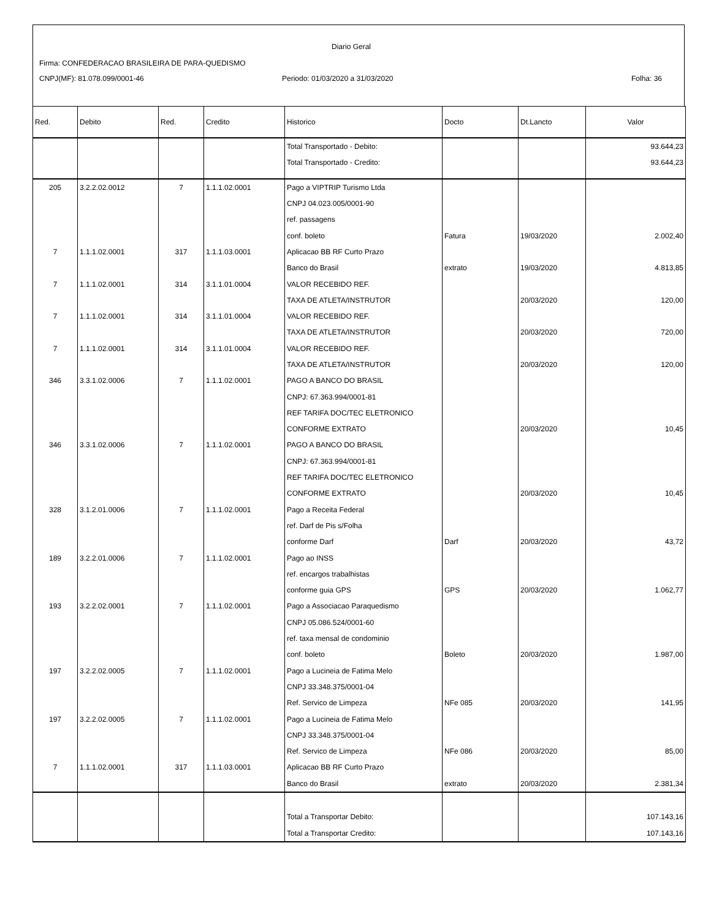Diario Geral
Firma: CONFEDERACAO BRASILEIRA DE PARA-QUEDISMO
CNPJ(MF): 81.078.099/0001-46
Periodo: 01/03/2020 a 31/03/2020
Folha: 36
| Red. | Debito | Red. | Credito | Historico | Docto | Dt.Lancto | Valor |
| --- | --- | --- | --- | --- | --- | --- | --- |
| | | | | Total Transportado - Debito: | | | 93.644,23 |
| | | | | Total Transportado - Credito: | | | 93.644,23 |
| 205 | 3.2.2.02.0012 | 7 | 1.1.1.02.0001 | Pago a VIPTRIP Turismo Ltda | | | |
| | | | | CNPJ 04.023.005/0001-90 | | | |
| | | | | ref. passagens | | | |
| | | | | conf. boleto | Fatura | 19/03/2020 | 2.002,40 |
| 7 | 1.1.1.02.0001 | 317 | 1.1.1.03.0001 | Aplicacao BB RF Curto Prazo | | | |
| | | | | Banco do Brasil | extrato | 19/03/2020 | 4.813,85 |
| 7 | 1.1.1.02.0001 | 314 | 3.1.1.01.0004 | VALOR RECEBIDO REF. | | | |
| | | | | TAXA DE ATLETA/INSTRUTOR | | 20/03/2020 | 120,00 |
| 7 | 1.1.1.02.0001 | 314 | 3.1.1.01.0004 | VALOR RECEBIDO REF. | | | |
| | | | | TAXA DE ATLETA/INSTRUTOR | | 20/03/2020 | 720,00 |
| 7 | 1.1.1.02.0001 | 314 | 3.1.1.01.0004 | VALOR RECEBIDO REF. | | | |
| | | | | TAXA DE ATLETA/INSTRUTOR | | 20/03/2020 | 120,00 |
| 346 | 3.3.1.02.0006 | 7 | 1.1.1.02.0001 | PAGO A BANCO DO BRASIL | | | |
| | | | | CNPJ: 67.363.994/0001-81 | | | |
| | | | | REF TARIFA DOC/TEC ELETRONICO | | | |
| | | | | CONFORME EXTRATO | | 20/03/2020 | 10,45 |
| 346 | 3.3.1.02.0006 | 7 | 1.1.1.02.0001 | PAGO A BANCO DO BRASIL | | | |
| | | | | CNPJ: 67.363.994/0001-81 | | | |
| | | | | REF TARIFA DOC/TEC ELETRONICO | | | |
| | | | | CONFORME EXTRATO | | 20/03/2020 | 10,45 |
| 328 | 3.1.2.01.0006 | 7 | 1.1.1.02.0001 | Pago a Receita Federal | | | |
| | | | | ref. Darf de Pis s/Folha | | | |
| | | | | conforme Darf | Darf | 20/03/2020 | 43,72 |
| 189 | 3.2.2.01.0006 | 7 | 1.1.1.02.0001 | Pago ao INSS | | | |
| | | | | ref. encargos trabalhistas | | | |
| | | | | conforme guia GPS | GPS | 20/03/2020 | 1.062,77 |
| 193 | 3.2.2.02.0001 | 7 | 1.1.1.02.0001 | Pago a Associacao Paraquedismo | | | |
| | | | | CNPJ 05.086.524/0001-60 | | | |
| | | | | ref. taxa mensal de condominio | | | |
| | | | | conf. boleto | Boleto | 20/03/2020 | 1.987,00 |
| 197 | 3.2.2.02.0005 | 7 | 1.1.1.02.0001 | Pago a Lucineia de Fatima Melo | | | |
| | | | | CNPJ 33.348.375/0001-04 | | | |
| | | | | Ref. Servico de Limpeza | NFe 085 | 20/03/2020 | 141,95 |
| 197 | 3.2.2.02.0005 | 7 | 1.1.1.02.0001 | Pago a Lucineia de Fatima Melo | | | |
| | | | | CNPJ 33.348.375/0001-04 | | | |
| | | | | Ref. Servico de Limpeza | NFe 086 | 20/03/2020 | 85,00 |
| 7 | 1.1.1.02.0001 | 317 | 1.1.1.03.0001 | Aplicacao BB RF Curto Prazo | | | |
| | | | | Banco do Brasil | extrato | 20/03/2020 | 2.381,34 |
| | | | | Total a Transportar Debito: | | | 107.143,16 |
| | | | | Total a Transportar Credito: | | | 107.143,16 |